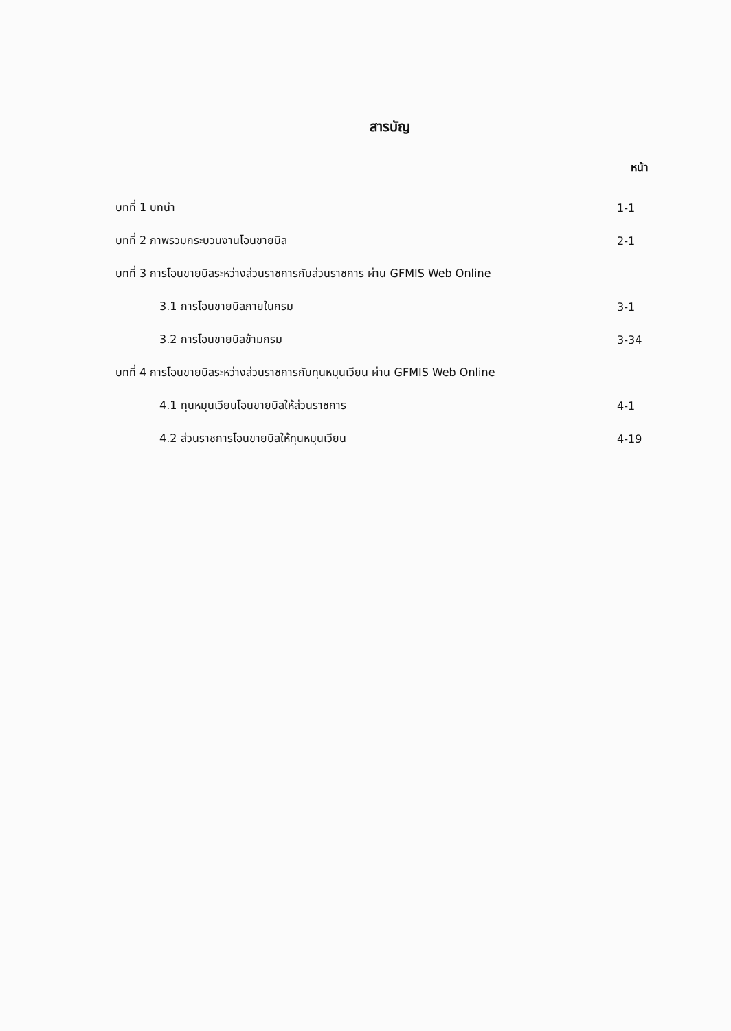สารบัญ
หน้า
| บทที่ 1 บทนำ | 1-1 |
| บทที่ 2 ภาพรวมกระบวนงานโอนขายบิล | 2-1 |
| บทที่ 3 การโอนขายบิลระหว่างส่วนราชการกับส่วนราชการ ผ่าน GFMIS Web Online | |
| 3.1 การโอนขายบิลภายในกรม | 3-1 |
| 3.2 การโอนขายบิลข้ามกรม | 3-34 |
| บทที่ 4 การโอนขายบิลระหว่างส่วนราชการกับทุนหมุนเวียน ผ่าน GFMIS Web Online | |
| 4.1 ทุนหมุนเวียนโอนขายบิลให้ส่วนราชการ | 4-1 |
| 4.2 ส่วนราชการโอนขายบิลให้ทุนหมุนเวียน | 4-19 |